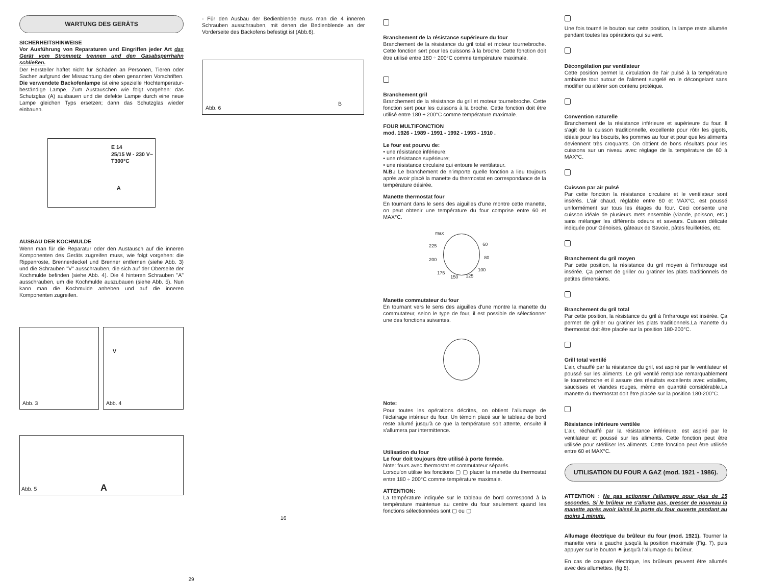WARTUNG DES GERÄTS
SICHERHEITSHINWEISE
Vor Ausführung von Reparaturen und Eingriffen jeder Art das Gerät vom Stromnetz trennen und den Gasabsperrhahn schließen.
Der Hersteller haftet nicht für Schäden an Personen, Tieren oder Sachen aufgrund der Missachtung der oben genannten Vorschriften. Die verwendete Backofenlampe ist eine spezielle Hochtemperatur-beständige Lampe. Zum Austauschen wie folgt vorgehen: das Schutzglas (A) ausbauen und die defekte Lampe durch eine neue Lampe gleichen Typs ersetzen; dann das Schutzglas wieder einbauen.
E 14
25/15 W - 230 V~
T300°C
A
AUSBAU DER KOCHMULDE
Wenn man für die Reparatur oder den Austausch auf die inneren Komponenten des Geräts zugreifen muss, wie folgt vorgehen: die Rippenroste, Brennerdeckel und Brenner entfernen (siehe Abb. 3) und die Schrauben "V" ausschrauben, die sich auf der Oberseite der Kochmulde befinden (siehe Abb. 4). Die 4 hinteren Schrauben "A" ausschrauben, um die Kochmulde auszubauen (siehe Abb. 5). Nun kann man die Kochmulde anheben und auf die inneren Komponenten zugreifen.
Abb. 3
V
Abb. 4
Abb. 5 A
- Für den Ausbau der Bedienblende muss man die 4 inneren Schrauben ausschrauben, mit denen die Bedienblende an der Vorderseite des Backofens befestigt ist (Abb.6).
Abb. 6
B
16
Branchement de la résistance supérieure du four
Branchement de la résistance du gril total et moteur tournebroche. Cette fonction sert pour les cuissons à la broche. Cette fonction doit être utilisé entre 180 ÷ 200°C comme température maximale.
Branchement gril
Branchement de la résistance du gril et moteur tournebroche. Cette fonction sert pour les cuissons à la broche. Cette fonction doit être utilisé entre 180 ÷ 200°C comme température maximale.
FOUR MULTIFONCTION
mod. 1926 - 1989 - 1991 - 1992 - 1993 - 1910 .
Le four est pourvu de:
• une résistance inférieure;
• une résistance supérieure;
• une résistance circulaire qui entoure le ventilateur.
N.B.: Le branchement de n'importe quelle fonction a lieu toujours après avoir placé la manette du thermostat en correspondance de la température désirée.
Manette thermostat four
En tournant dans le sens des aiguilles d'une montre cette manette, on peut obtenir une température du four comprise entre 60 et MAX°C.
max
60 225
80 200
100
175
150 125
Manette commutateur du four
En tournant vers le sens des aiguilles d'une montre la manette du commutateur, selon le type de four, il est possible de sélectionner une des fonctions suivantes.
Note:
Pour toutes les opérations décrites, on obtient l'allumage de l'éclairage intérieur du four. Un témoin placé sur le tableau de bord reste allumé jusqu'à ce que la température soit attente, ensuite il s'allumera par intermittence.
Utilisation du four
Le four doit toujours être utilisé à porte fermée.
Note: fours avec thermostat et commutateur séparés.
Lorsqu'on utilise les fonctions ▢ ▢ placer la manette du thermostat entre 180 ÷ 200°C comme température maximale.
ATTENTION:
La température indiquée sur le tableau de bord correspond à la température maintenue au centre du four seulement quand les fonctions sélectionnées sont ▢ ou ▢
Une fois tourné le bouton sur cette position, la lampe reste allumée pendant toutes les opérations qui suivent.
Décongélation par ventilateur
Cette position permet la circulation de l'air pulsé à la température ambiante tout autour de l'aliment surgelé en le décongelant sans modifier ou altérer son contenu protéique.
Convention naturelle
Branchement de la résistance inférieure et supérieure du four. Il s'agit de la cuisson traditionnelle, excellente pour rôtir les gigots, idéale pour les biscuits, les pommes au four et pour que les aliments deviennent très croquants. On obtient de bons résultats pour les cuissons sur un niveau avec réglage de la température de 60 à MAX°C.
Cuisson par air pulsé
Par cette fonction la résistance circulaire et le ventilateur sont insérés. L'air chaud, réglable entre 60 et MAX°C, est poussé uniformément sur tous les étages du four. Ceci consente une cuisson idéale de plusieurs mets ensemble (viande, poisson, etc.) sans mélanger les différents odeurs et saveurs. Cuisson délicate indiquée pour Génoises, gâteaux de Savoie, pâtes feuilletées, etc.
Branchement du gril moyen
Par cette position, la résistance du gril moyen à l'infrarouge est insérée. Ça permet de griller ou gratiner les plats traditionnels de petites dimensions.
Branchement du gril total
Par cette position, la résistance du gril à l'infrarouge est insérée. Ça permet de griller ou gratiner les plats traditionnels.La manette du thermostat doit être placée sur la position 180-200°C.
Grill total ventilé
L'air, chauffé par la résistance du gril, est aspiré par le ventilateur et poussé sur les aliments. Le gril ventilé remplace remarquablement le tournebroche et il assure des résultats excellents avec volailles, saucisses et viandes rouges, même en quantité considérable.La manette du thermostat doit être placée sur la position 180-200°C.
Résistance inférieure ventilée
L'air, réchauffé par la résistance inférieure, est aspiré par le ventilateur et poussé sur les aliments. Cette fonction peut être utilisée pour stériliser les aliments. Cette fonction peut être utilisée entre 60 et MAX°C.
UTILISATION DU FOUR A GAZ (mod. 1921 - 1986).
ATTENTION : Ne pas actionner l'allumage pour plus de 15 secondes. Si le brûleur ne s'allume pas, presser de nouveau la manette après avoir laissé la porte du four ouverte pendant au moins 1 minute.
Allumage électrique du brûleur du four (mod. 1921). Tourner la manette vers la gauche jusqu'à la position maximale (Fig. 7), puis appuyer sur le bouton ✷ jusqu'à l'allumage du brûleur.
En cas de coupure électrique, les brûleurs peuvent être allumés avec des allumettes. (fig 8).
29